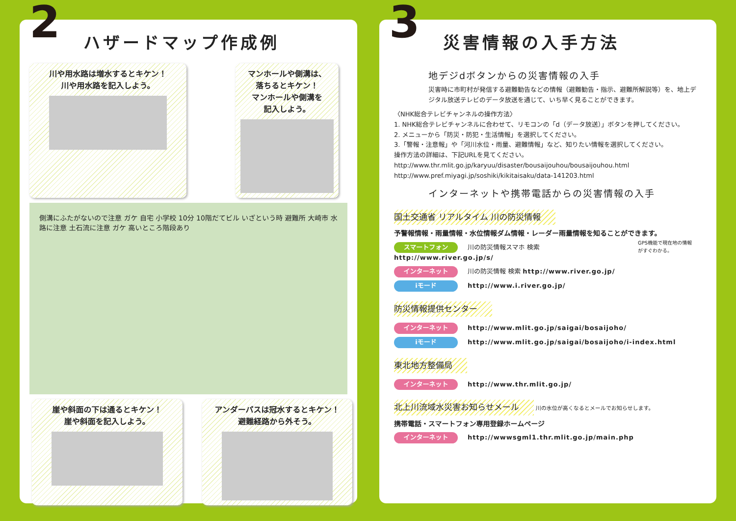2
ハザードマップ作成例
川や用水路は増水するとキケン！
川や用水路を記入しよう。
マンホールや側溝は、
落ちるとキケン！
マンホールや側溝を
記入しよう。
側溝にふたがないので注意 ガケ 自宅 小学校 10分 10階だてビル いざという時 避難所 大崎市 水路に注意 土石流に注意 ガケ 高いところ階段あり
崖や斜面の下は通るとキケン！
崖や斜面を記入しよう。
アンダーパスは冠水するとキケン！
避難経路から外そう。
3
災害情報の入手方法
地デジdボタンからの災害情報の入手
災害時に市町村が発信する避難勧告などの情報（避難勧告・指示、避難所解説等）を、地上デジタル放送テレビのデータ放送を通じて、いち早く見ることができます。
〈NHK総合テレビチャンネルの操作方法〉
1. NHK総合テレビチャンネルに合わせて、リモコンの「d（データ放送）」ボタンを押してください。
2. メニューから「防災・防犯・生活情報」を選択してください。
3.「警報・注意報」や「河川水位・雨量、避難情報」など、知りたい情報を選択してください。
操作方法の詳細は、下記URLを見てください。
http://www.thr.mlit.go.jp/karyuu/disaster/bousaijouhou/bousaijouhou.html
http://www.pref.miyagi.jp/soshiki/kikitaisaku/data-141203.html
インターネットや携帯電話からの災害情報の入手
国土交通省 リアルタイム 川の防災情報
予警報情報・雨量情報・水位情報ダム情報・レーダー雨量情報を知ることができます。
GPS機能で現在地の情報がすぐわかる。
スマートフォン 川の防災情報スマホ 検索 http://www.river.go.jp/s/
インターネット 川の防災情報 検索 http://www.river.go.jp/
iモード http://www.i.river.go.jp/
防災情報提供センター
インターネット http://www.mlit.go.jp/saigai/bosaijoho/
iモード http://www.mlit.go.jp/saigai/bosaijoho/i-index.html
東北地方整備局
インターネット http://www.thr.mlit.go.jp/
北上川流域水災害お知らせメール
川の水位が高くなるとメールでお知らせします。
携帯電話・スマートフォン専用登録ホームページ
インターネット http://wwwsgml1.thr.mlit.go.jp/main.php